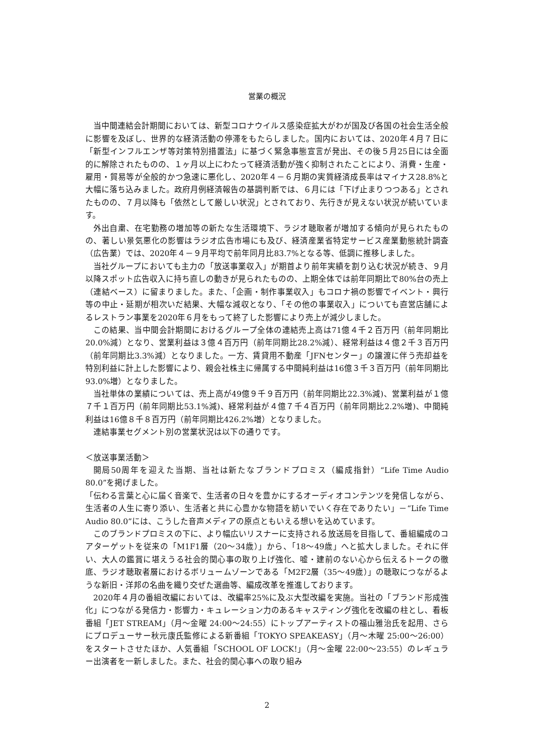営業の概況
当中間連結会計期間においては、新型コロナウイルス感染症拡大がわが国及び各国の社会生活全般に影響を及ぼし、世界的な経済活動の停滞をもたらしました。国内においては、2020年４月７日に「新型インフルエンザ等対策特別措置法」に基づく緊急事態宣言が発出、その後５月25日には全面的に解除されたものの、１ヶ月以上にわたって経済活動が強く抑制されたことにより、消費・生産・雇用・貿易等が全般的かつ急速に悪化し、2020年４－６月期の実質経済成長率はマイナス28.8%と大幅に落ち込みました。政府月例経済報告の基調判断では、６月には「下げ止まりつつある」とされたものの、７月以降も「依然として厳しい状況」とされており、先行きが見えない状況が続いています。
外出自粛、在宅勤務の増加等の新たな生活環境下、ラジオ聴取者が増加する傾向が見られたものの、著しい景気悪化の影響はラジオ広告市場にも及び、経済産業省特定サービス産業動態統計調査（広告業）では、2020年４－９月平均で前年同月比83.7%となる等、低調に推移しました。
当社グループにおいても主力の「放送事業収入」が期首より前年実績を割り込む状況が続き、９月以降スポット広告収入に持ち直しの動きが見られたものの、上期全体では前年同期比で80%台の売上（連結ベース）に留まりました。また、「企画・制作事業収入」もコロナ禍の影響でイベント・興行等の中止・延期が相次いだ結果、大幅な減収となり、「その他の事業収入」についても直営店舗によるレストラン事業を2020年６月をもって終了した影響により売上が減少しました。
この結果、当中間会計期間におけるグループ全体の連結売上高は71億４千２百万円（前年同期比20.0%減）となり、営業利益は３億４百万円（前年同期比28.2%減）、経常利益は４億２千３百万円（前年同期比3.3%減）となりました。一方、賃貸用不動産「JFNセンター」の譲渡に伴う売却益を特別利益に計上した影響により、親会社株主に帰属する中間純利益は16億３千３百万円（前年同期比93.0%増）となりました。
当社単体の業績については、売上高が49億９千９百万円（前年同期比22.3%減)、営業利益が１億７千１百万円（前年同期比53.1%減)、経常利益が４億７千４百万円（前年同期比2.2%増)、中間純利益は16億８千８百万円（前年同期比426.2%増）となりました。
連結事業セグメント別の営業状況は以下の通りです。
＜放送事業活動＞
開局50周年を迎えた当期、当社は新たなブランドプロミス（編成指針）“Life Time Audio 80.0”を掲げました。
「伝わる言葉と心に届く音楽で、生活者の日々を豊かにするオーディオコンテンツを発信しながら、生活者の人生に寄り添い、生活者と共に心豊かな物語を紡いでいく存在でありたい」－“Life Time Audio 80.0”には、こうした音声メディアの原点ともいえる想いを込めています。
このブランドプロミスの下に、より幅広いリスナーに支持される放送局を目指して、番組編成のコアターゲットを従来の「M1F1層（20～34歳）」から、「18～49歳」へと拡大しました。それに伴い、大人の鑑賞に堪えうる社会的関心事の取り上げ強化、嘘・建前のない心から伝えるトークの徹底、ラジオ聴取者層におけるボリュームゾーンである「M2F2層（35～49歳）」の聴取につながるような新旧・洋邦の名曲を織り交ぜた選曲等、編成改革を推進しております。
2020年４月の番組改編においては、改編率25%に及ぶ大型改編を実施。当社の「ブランド形成強化」につながる発信力・影響力・キュレーション力のあるキャスティング強化を改編の柱とし、看板番組「JET STREAM」（月～金曜 24:00～24:55）にトップアーティストの福山雅治氏を起用、さらにプロデューサー秋元康氏監修による新番組「TOKYO SPEAKEASY」（月～木曜 25:00～26:00）をスタートさせたほか、人気番組「SCHOOL OF LOCK!」（月～金曜 22:00～23:55）のレギュラー出演者を一新しました。また、社会的関心事への取り組み
2